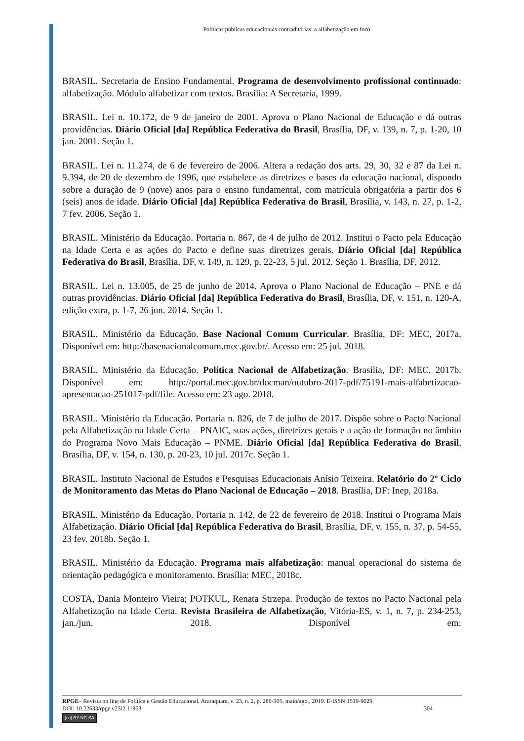Políticas públicas educacionais contraditórias: a alfabetização em foco
BRASIL. Secretaria de Ensino Fundamental. Programa de desenvolvimento profissional continuado: alfabetização. Módulo alfabetizar com textos. Brasília: A Secretaria, 1999.
BRASIL. Lei n. 10.172, de 9 de janeiro de 2001. Aprova o Plano Nacional de Educação e dá outras providências. Diário Oficial [da] República Federativa do Brasil, Brasília, DF, v. 139, n. 7, p. 1-20, 10 jan. 2001. Seção 1.
BRASIL. Lei n. 11.274, de 6 de fevereiro de 2006. Altera a redação dos arts. 29, 30, 32 e 87 da Lei n. 9.394, de 20 de dezembro de 1996, que estabelece as diretrizes e bases da educação nacional, dispondo sobre a duração de 9 (nove) anos para o ensino fundamental, com matrícula obrigatória a partir dos 6 (seis) anos de idade. Diário Oficial [da] República Federativa do Brasil, Brasília, v. 143, n. 27, p. 1-2, 7 fev. 2006. Seção 1.
BRASIL. Ministério da Educação. Portaria n. 867, de 4 de julho de 2012. Institui o Pacto pela Educação na Idade Certa e as ações do Pacto e define suas diretrizes gerais. Diário Oficial [da] República Federativa do Brasil, Brasília, DF, v. 149, n. 129, p. 22-23, 5 jul. 2012. Seção 1. Brasília, DF, 2012.
BRASIL. Lei n. 13.005, de 25 de junho de 2014. Aprova o Plano Nacional de Educação – PNE e dá outras providências. Diário Oficial [da] República Federativa do Brasil, Brasília, DF, v. 151, n. 120-A, edição extra, p. 1-7, 26 jun. 2014. Seção 1.
BRASIL. Ministério da Educação. Base Nacional Comum Curricular. Brasília, DF: MEC, 2017a. Disponível em: http://basenacionalcomum.mec.gov.br/. Acesso em: 25 jul. 2018.
BRASIL. Ministério da Educação. Política Nacional de Alfabetização. Brasília, DF: MEC, 2017b. Disponível em: http://portal.mec.gov.br/docman/outubro-2017-pdf/75191-mais-alfabetizacao-apresentacao-251017-pdf/file. Acesso em: 23 ago. 2018.
BRASIL. Ministério da Educação. Portaria n. 826, de 7 de julho de 2017. Dispõe sobre o Pacto Nacional pela Alfabetização na Idade Certa – PNAIC, suas ações, diretrizes gerais e a ação de formação no âmbito do Programa Novo Mais Educação – PNME. Diário Oficial [da] República Federativa do Brasil, Brasília, DF, v. 154, n. 130, p. 20-23, 10 jul. 2017c. Seção 1.
BRASIL. Instituto Nacional de Estudos e Pesquisas Educacionais Anísio Teixeira. Relatório do 2º Ciclo de Monitoramento das Metas do Plano Nacional de Educação – 2018. Brasília, DF: Inep, 2018a.
BRASIL. Ministério da Educação. Portaria n. 142, de 22 de fevereiro de 2018. Institui o Programa Mais Alfabetização. Diário Oficial [da] República Federativa do Brasil, Brasília, DF, v. 155, n. 37, p. 54-55, 23 fev. 2018b. Seção 1.
BRASIL. Ministério da Educação. Programa mais alfabetização: manual operacional do sistema de orientação pedagógica e monitoramento. Brasília: MEC, 2018c.
COSTA, Dania Monteiro Vieira; POTKUL, Renata Strzepa. Produção de textos no Pacto Nacional pela Alfabetização na Idade Certa. Revista Brasileira de Alfabetização, Vitória-ES, v. 1, n. 7, p. 234-253, jan./jun. 2018. Disponível em:
RPGE– Revista on line de Política e Gestão Educacional, Araraquara, v. 23, n. 2, p. 286-305, maio/ago., 2019. E-ISSN:1519-9029.
DOI: 10.22633/rpge.v23i2.11963 304
(cc) BY-NC-SA